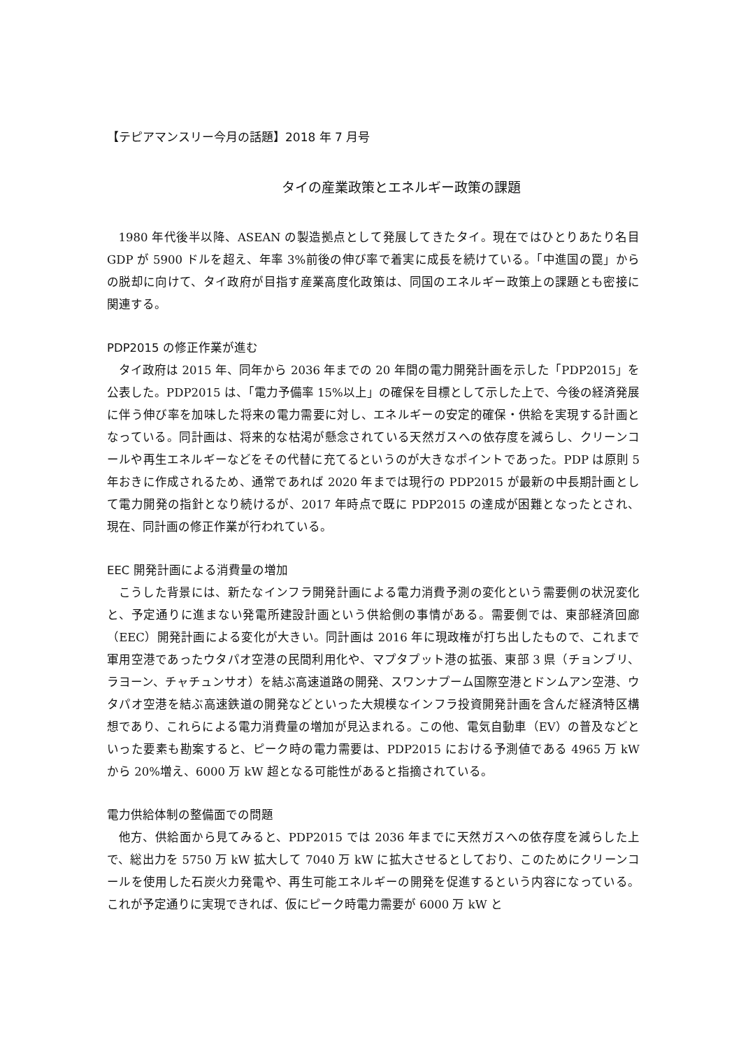【テピアマンスリー今月の話題】2018 年 7 月号
タイの産業政策とエネルギー政策の課題
1980 年代後半以降、ASEAN の製造拠点として発展してきたタイ。現在ではひとりあたり名目 GDP が 5900 ドルを超え、年率 3%前後の伸び率で着実に成長を続けている。「中進国の罠」からの脱却に向けて、タイ政府が目指す産業高度化政策は、同国のエネルギー政策上の課題とも密接に関連する。
PDP2015 の修正作業が進む
タイ政府は 2015 年、同年から 2036 年までの 20 年間の電力開発計画を示した「PDP2015」を公表した。PDP2015 は、「電力予備率 15%以上」の確保を目標として示した上で、今後の経済発展に伴う伸び率を加味した将来の電力需要に対し、エネルギーの安定的確保・供給を実現する計画となっている。同計画は、将来的な枯渇が懸念されている天然ガスへの依存度を減らし、クリーンコールや再生エネルギーなどをその代替に充てるというのが大きなポイントであった。PDP は原則 5 年おきに作成されるため、通常であれば 2020 年までは現行の PDP2015 が最新の中長期計画として電力開発の指針となり続けるが、2017 年時点で既に PDP2015 の達成が困難となったとされ、現在、同計画の修正作業が行われている。
EEC 開発計画による消費量の増加
こうした背景には、新たなインフラ開発計画による電力消費予測の変化という需要側の状況変化と、予定通りに進まない発電所建設計画という供給側の事情がある。需要側では、東部経済回廊（EEC）開発計画による変化が大きい。同計画は 2016 年に現政権が打ち出したもので、これまで軍用空港であったウタパオ空港の民間利用化や、マプタプット港の拡張、東部 3 県（チョンブリ、ラヨーン、チャチュンサオ）を結ぶ高速道路の開発、スワンナプーム国際空港とドンムアン空港、ウタパオ空港を結ぶ高速鉄道の開発などといった大規模なインフラ投資開発計画を含んだ経済特区構想であり、これらによる電力消費量の増加が見込まれる。この他、電気自動車（EV）の普及などといった要素も勘案すると、ピーク時の電力需要は、PDP2015 における予測値である 4965 万 kW から 20%増え、6000 万 kW 超となる可能性があると指摘されている。
電力供給体制の整備面での問題
他方、供給面から見てみると、PDP2015 では 2036 年までに天然ガスへの依存度を減らした上で、総出力を 5750 万 kW 拡大して 7040 万 kW に拡大させるとしており、このためにクリーンコールを使用した石炭火力発電や、再生可能エネルギーの開発を促進するという内容になっている。これが予定通りに実現できれば、仮にピーク時電力需要が 6000 万 kW と